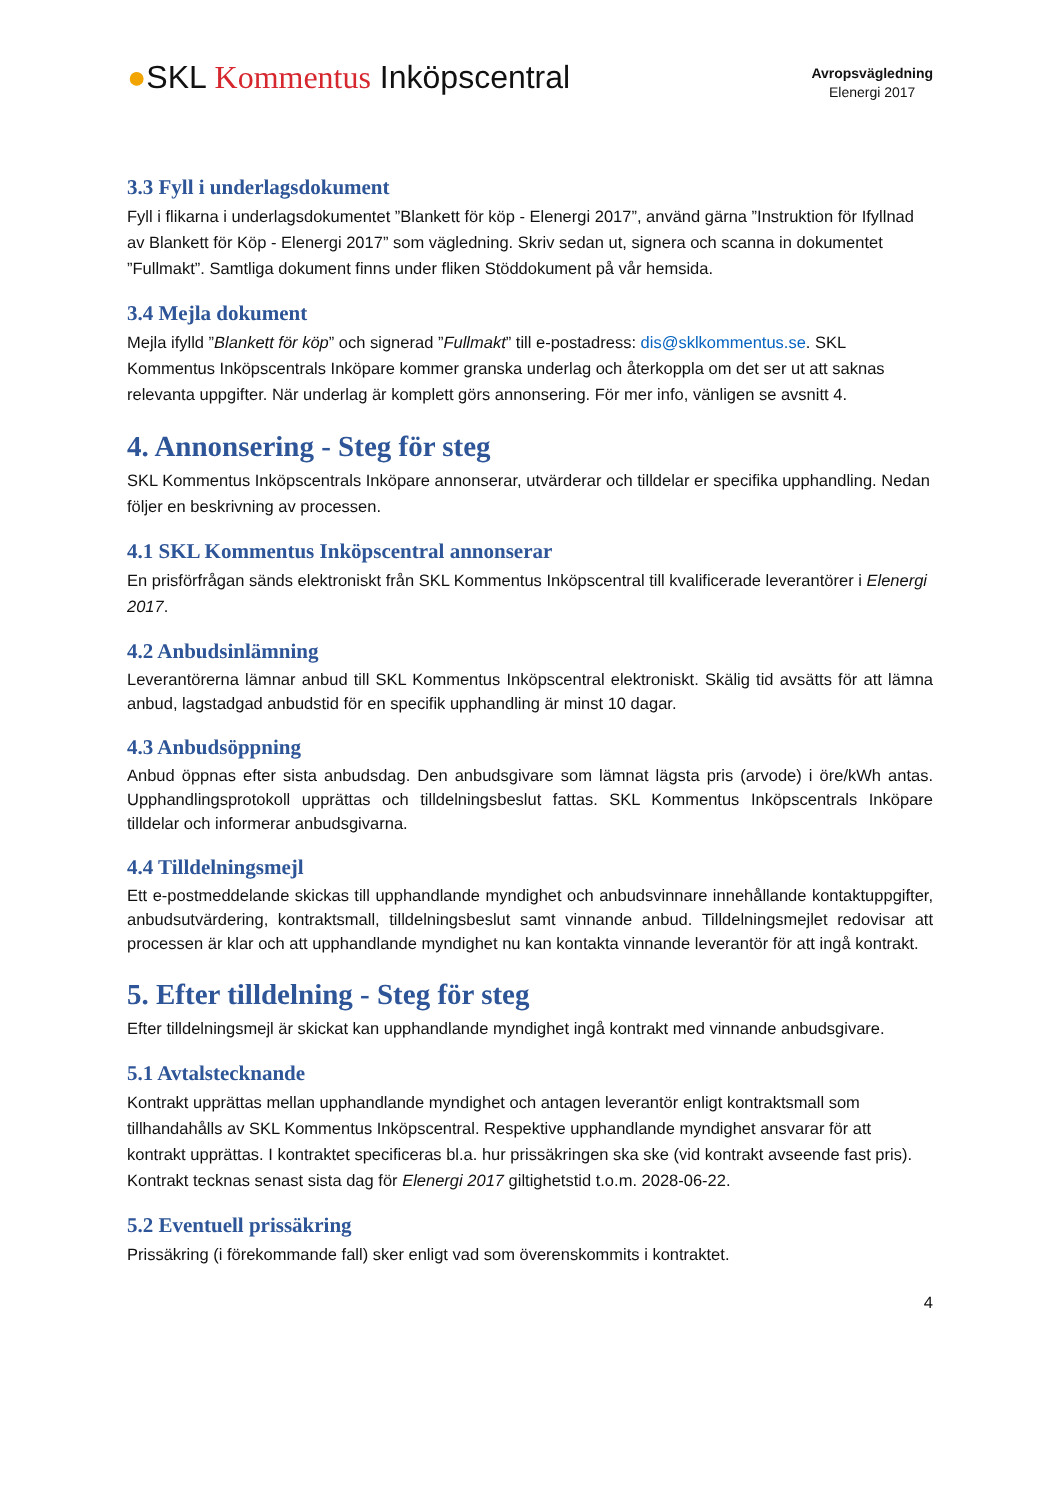●SKL Kommentus Inköpscentral
Avropsvägledning
Elenergi 2017
3.3 Fyll i underlagsdokument
Fyll i flikarna i underlagsdokumentet ”Blankett för köp - Elenergi 2017”, använd gärna ”Instruktion för Ifyllnad av Blankett för Köp - Elenergi 2017” som vägledning. Skriv sedan ut, signera och scanna in dokumentet ”Fullmakt”. Samtliga dokument finns under fliken Stöddokument på vår hemsida.
3.4 Mejla dokument
Mejla ifylld ”Blankett för köp” och signerad ”Fullmakt” till e-postadress: dis@sklkommentus.se. SKL Kommentus Inköpscentrals Inköpare kommer granska underlag och återkoppla om det ser ut att saknas relevanta uppgifter. När underlag är komplett görs annonsering. För mer info, vänligen se avsnitt 4.
4. Annonsering - Steg för steg
SKL Kommentus Inköpscentrals Inköpare annonserar, utvärderar och tilldelar er specifika upphandling. Nedan följer en beskrivning av processen.
4.1 SKL Kommentus Inköpscentral annonserar
En prisförfrågan sänds elektroniskt från SKL Kommentus Inköpscentral till kvalificerade leverantörer i Elenergi 2017.
4.2 Anbudsinlämning
Leverantörerna lämnar anbud till SKL Kommentus Inköpscentral elektroniskt. Skälig tid avsätts för att lämna anbud, lagstadgad anbudstid för en specifik upphandling är minst 10 dagar.
4.3 Anbudsöppning
Anbud öppnas efter sista anbudsdag. Den anbudsgivare som lämnat lägsta pris (arvode) i öre/kWh antas. Upphandlingsprotokoll upprättas och tilldelningsbeslut fattas. SKL Kommentus Inköpscentrals Inköpare tilldelar och informerar anbudsgivarna.
4.4 Tilldelningsmejl
Ett e-postmeddelande skickas till upphandlande myndighet och anbudsvinnare innehållande kontaktuppgifter, anbudsutvärdering, kontraktsmall, tilldelningsbeslut samt vinnande anbud. Tilldelningsmejlet redovisar att processen är klar och att upphandlande myndighet nu kan kontakta vinnande leverantör för att ingå kontrakt.
5. Efter tilldelning - Steg för steg
Efter tilldelningsmejl är skickat kan upphandlande myndighet ingå kontrakt med vinnande anbudsgivare.
5.1 Avtalstecknande
Kontrakt upprättas mellan upphandlande myndighet och antagen leverantör enligt kontraktsmall som tillhandahålls av SKL Kommentus Inköpscentral. Respektive upphandlande myndighet ansvarar för att kontrakt upprättas. I kontraktet specificeras bl.a. hur prissäkringen ska ske (vid kontrakt avseende fast pris). Kontrakt tecknas senast sista dag för Elenergi 2017 giltighetstid t.o.m. 2028-06-22.
5.2 Eventuell prissäkring
Prissäkring (i förekommande fall) sker enligt vad som överenskommits i kontraktet.
4